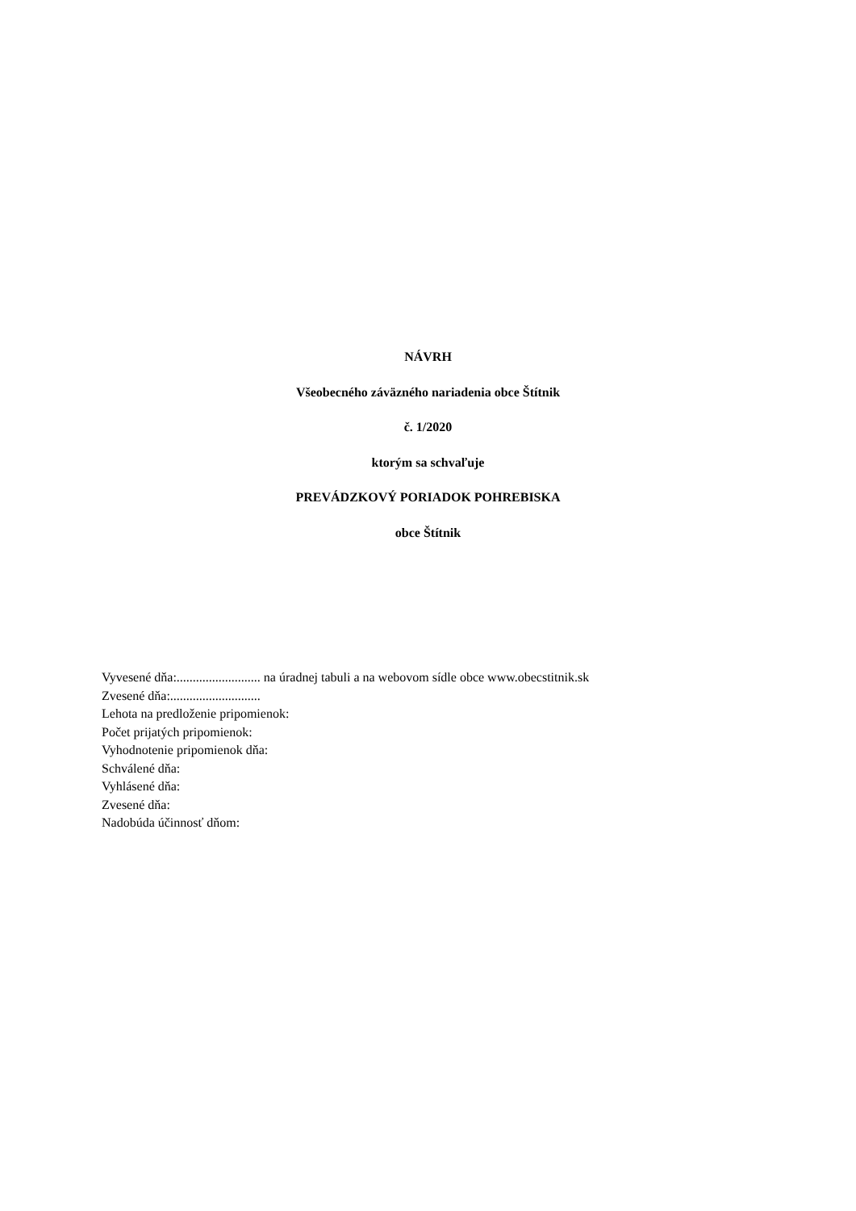NÁVRH
Všeobecného záväzného nariadenia obce Štítnik
č. 1/2020
ktorým sa schvaľuje
PREVÁDZKOVÝ PORIADOK POHREBISKA
obce Štítnik
Vyvesené dňa:.......................... na úradnej tabuli a na webovom sídle obce www.obecstitnik.sk
Zvesené dňa:............................
Lehota na predloženie pripomienok:
Počet prijatých pripomienok:
Vyhodnotenie pripomienok dňa:
Schválené dňa:
Vyhlásené dňa:
Zvesené dňa:
Nadobúda účinnosť dňom: